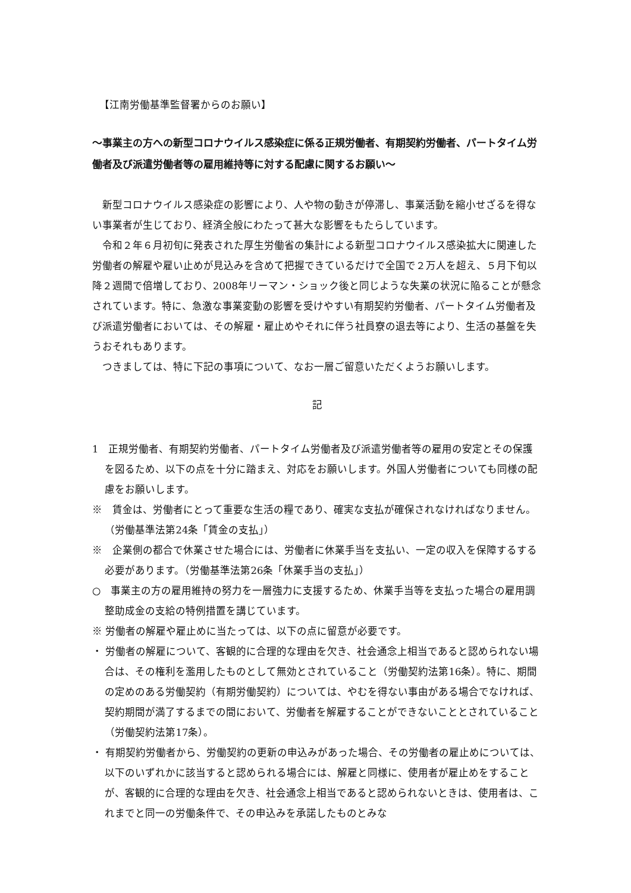【江南労働基準監督署からのお願い】
～事業主の方への新型コロナウイルス感染症に係る正規労働者、有期契約労働者、パートタイム労働者及び派遣労働者等の雇用維持等に対する配慮に関するお願い～
新型コロナウイルス感染症の影響により、人や物の動きが停滞し、事業活動を縮小せざるを得ない事業者が生じており、経済全般にわたって甚大な影響をもたらしています。
令和２年６月初旬に発表された厚生労働省の集計による新型コロナウイルス感染拡大に関連した労働者の解雇や雇い止めが見込みを含めて把握できているだけで全国で２万人を超え、５月下旬以降２週間で倍増しており、2008年リーマン・ショック後と同じような失業の状況に陥ることが懸念されています。特に、急激な事業変動の影響を受けやすい有期契約労働者、パートタイム労働者及び派遣労働者においては、その解雇・雇止めやそれに伴う社員寮の退去等により、生活の基盤を失うおそれもあります。
つきましては、特に下記の事項について、なお一層ご留意いただくようお願いします。
記
1　正規労働者、有期契約労働者、パートタイム労働者及び派遣労働者等の雇用の安定とその保護を図るため、以下の点を十分に踏まえ、対応をお願いします。外国人労働者についても同様の配慮をお願いします。
※　賃金は、労働者にとって重要な生活の糧であり、確実な支払が確保されなければなりません。（労働基準法第24条「賃金の支払」）
※　企業側の都合で休業させた場合には、労働者に休業手当を支払い、一定の収入を保障するする必要があります。（労働基準法第26条「休業手当の支払」）
○　事業主の方の雇用維持の努力を一層強力に支援するため、休業手当等を支払った場合の雇用調整助成金の支給の特例措置を講じています。
※ 労働者の解雇や雇止めに当たっては、以下の点に留意が必要です。
・ 労働者の解雇について、客観的に合理的な理由を欠き、社会通念上相当であると認められない場合は、その権利を濫用したものとして無効とされていること（労働契約法第16条）。特に、期間の定めのある労働契約（有期労働契約）については、やむを得ない事由がある場合でなければ、契約期間が満了するまでの間において、労働者を解雇することができないこととされていること（労働契約法第17条）。
・ 有期契約労働者から、労働契約の更新の申込みがあった場合、その労働者の雇止めについては、以下のいずれかに該当すると認められる場合には、解雇と同様に、使用者が雇止めをすることが、客観的に合理的な理由を欠き、社会通念上相当であると認められないときは、使用者は、これまでと同一の労働条件で、その申込みを承諾したものとみな